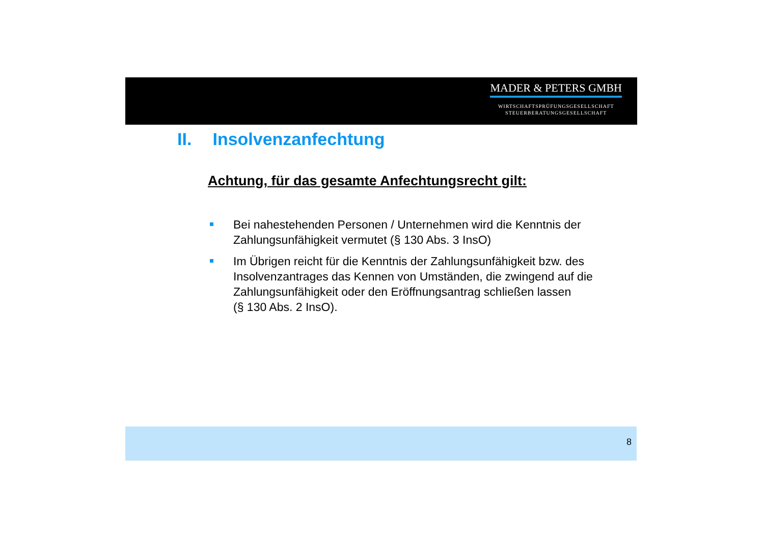MADER & PETERS GMBH
WIRTSCHAFTSPRÜFUNGSGESELLSCHAFT
STEUERBERATUNGSGESELLSCHAFT
II. Insolvenzanfechtung
Achtung, für das gesamte Anfechtungsrecht gilt:
Bei nahestehenden Personen / Unternehmen wird die Kenntnis der Zahlungsunfähigkeit vermutet (§ 130 Abs. 3 InsO)
Im Übrigen reicht für die Kenntnis der Zahlungsunfähigkeit bzw. des Insolvenzantrages das Kennen von Umständen, die zwingend auf die Zahlungsunfähigkeit oder den Eröffnungsantrag schließen lassen
(§ 130 Abs. 2 InsO).
8